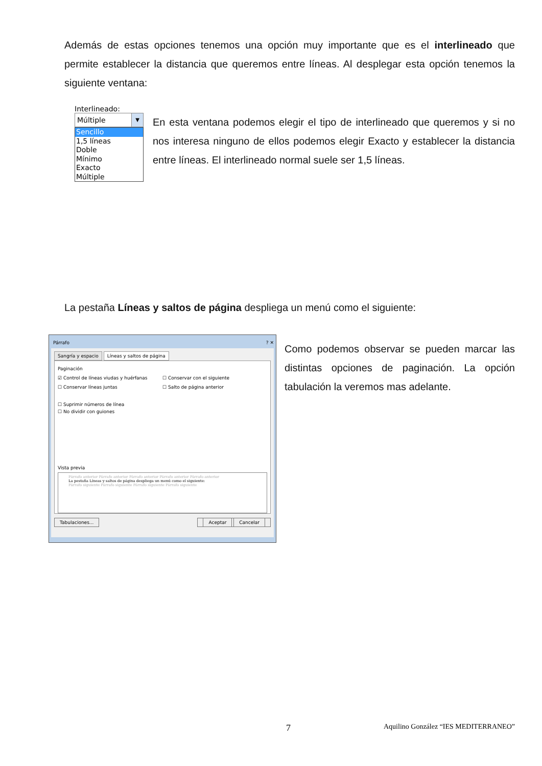Además de estas opciones tenemos una opción muy importante que es el interlineado que permite establecer la distancia que queremos entre líneas. Al desplegar esta opción tenemos la siguiente ventana:
Interlineado:
Múltiple ▼
Sencillo
1,5 líneas
Doble
Mínimo
Exacto
Múltiple
En esta ventana podemos elegir el tipo de interlineado que queremos y si no nos interesa ninguno de ellos podemos elegir Exacto y establecer la distancia entre líneas. El interlineado normal suele ser 1,5 líneas.
La pestaña Líneas y saltos de página despliega un menú como el siguiente:
Párrafo ? ✕
Sangría y espacio Líneas y saltos de página
Paginación
☑ Control de líneas viudas y huérfanas
☐ Conservar con el siguiente
☐ Conservar líneas juntas
☐ Salto de página anterior
☐ Suprimir números de línea
☐ No dividir con guiones
Vista previa
Párrafo anterior Párrafo anterior Párrafo anterior Párrafo anterior Párrafo anterior
La pestaña Líneas y saltos de página despliega un menú como el siguiente:
Párrafo siguiente Párrafo siguiente Párrafo siguiente Párrafo siguiente
Tabulaciones... Aceptar Cancelar
Como podemos observar se pueden marcar las distintas opciones de paginación. La opción tabulación la veremos mas adelante.
7 Aquilino González “IES MEDITERRANEO”